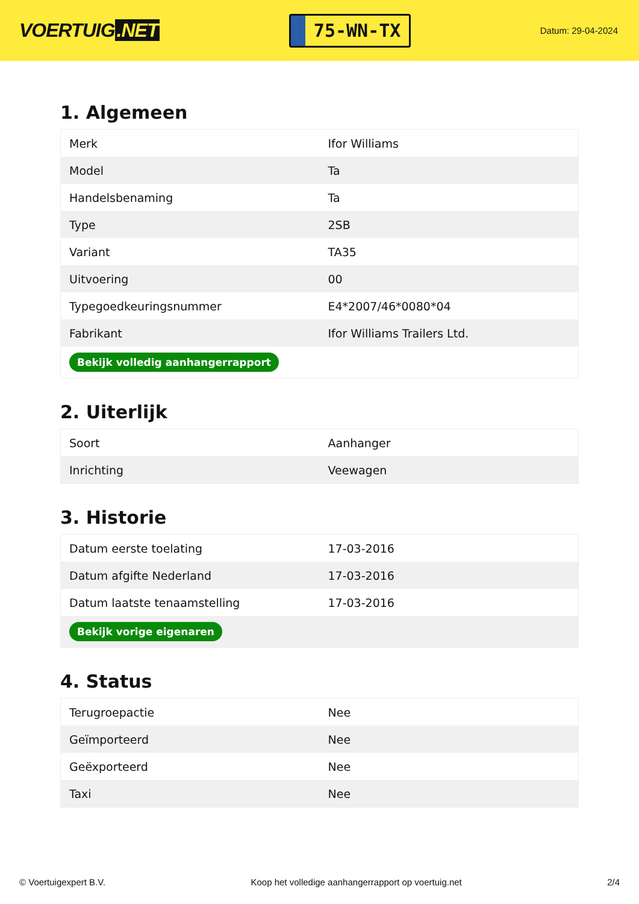VOERTUIG.NET
75-WN-TX
Datum: 29-04-2024
1. Algemeen
| Merk | Ifor Williams |
| Model | Ta |
| Handelsbenaming | Ta |
| Type | 2SB |
| Variant | TA35 |
| Uitvoering | 00 |
| Typegoedkeuringsnummer | E4*2007/46*0080*04 |
| Fabrikant | Ifor Williams Trailers Ltd. |
| Bekijk volledig aanhangerrapport | |
2. Uiterlijk
| Soort | Aanhanger |
| Inrichting | Veewagen |
3. Historie
| Datum eerste toelating | 17-03-2016 |
| Datum afgifte Nederland | 17-03-2016 |
| Datum laatste tenaamstelling | 17-03-2016 |
| Bekijk vorige eigenaren | |
4. Status
| Terugroepactie | Nee |
| Geïmporteerd | Nee |
| Geëxporteerd | Nee |
| Taxi | Nee |
© Voertuigexpert B.V. Koop het volledige aanhangerrapport op voertuig.net 2/4